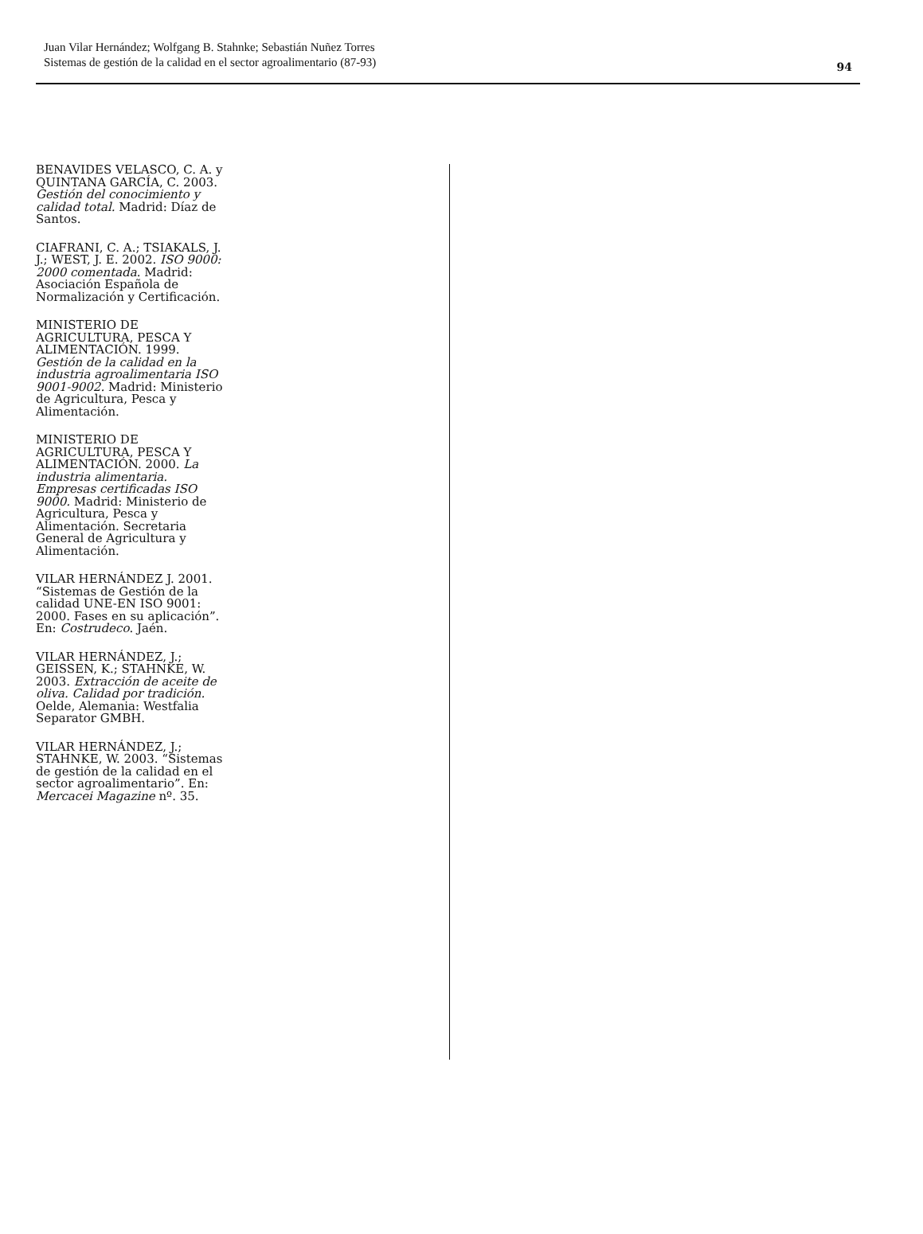Juan Vilar Hernández; Wolfgang B. Stahnke; Sebastián Nuñez Torres
Sistemas de gestión de la calidad en el sector agroalimentario (87-93)
94
BENAVIDES VELASCO, C. A. y QUINTANA GARCÍA, C. 2003. Gestión del conocimiento y calidad total. Madrid: Díaz de Santos.
CIAFRANI, C. A.; TSIAKALS, J. J.; WEST, J. E. 2002. ISO 9000: 2000 comentada. Madrid: Asociación Española de Normalización y Certificación.
MINISTERIO DE AGRICULTURA, PESCA Y ALIMENTACIÓN. 1999. Gestión de la calidad en la industria agroalimentaria ISO 9001-9002. Madrid: Ministerio de Agricultura, Pesca y Alimentación.
MINISTERIO DE AGRICULTURA, PESCA Y ALIMENTACIÓN. 2000. La industria alimentaria. Empresas certificadas ISO 9000. Madrid: Ministerio de Agricultura, Pesca y Alimentación. Secretaria General de Agricultura y Alimentación.
VILAR HERNÁNDEZ J. 2001. “Sistemas de Gestión de la calidad UNE-EN ISO 9001: 2000. Fases en su aplicación”. En: Costrudeco. Jaén.
VILAR HERNÁNDEZ, J.; GEISSEN, K.; STAHNKE, W. 2003. Extracción de aceite de oliva. Calidad por tradición. Oelde, Alemania: Westfalia Separator GMBH.
VILAR HERNÁNDEZ, J.; STAHNKE, W. 2003. “Sistemas de gestión de la calidad en el sector agroalimentario”. En: Mercacei Magazine nº. 35.